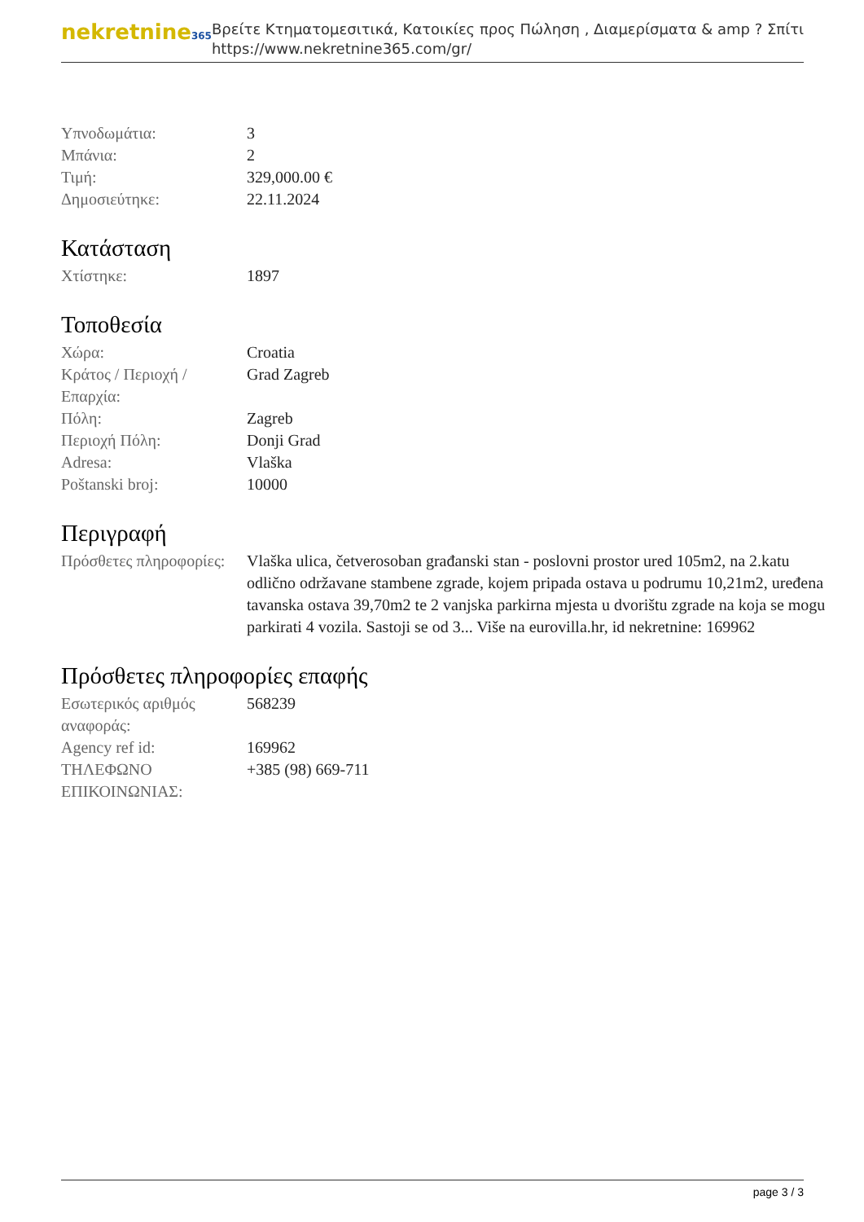nekretnine365
Βρείτε Κτηματομεσιτικά, Κατοικίες προς Πώληση , Διαμερίσματα & amp ? Σπίτι
https://www.nekretnine365.com/gr/
| Υπνοδωμάτια: | 3 |
| Μπάνια: | 2 |
| Τιμή: | 329,000.00 € |
| Δημοσιεύτηκε: | 22.11.2024 |
Κατάσταση
| Χτίστηκε: | 1897 |
Τοποθεσία
| Χώρα: | Croatia |
| Κράτος / Περιοχή / Επαρχία: | Grad Zagreb |
| Πόλη: | Zagreb |
| Περιοχή Πόλη: | Donji Grad |
| Adresa: | Vlaška |
| Poštanski broj: | 10000 |
Περιγραφή
| Πρόσθετες πληροφορίες: | Vlaška ulica, četverosoban građanski stan - poslovni prostor ured 105m2, na 2.katu odlično održavane stambene zgrade, kojem pripada ostava u podrumu 10,21m2, uređena tavanska ostava 39,70m2 te 2 vanjska parkirna mjesta u dvorištu zgrade na koja se mogu parkirati 4 vozila. Sastoji se od 3... Više na eurovilla.hr, id nekretnine: 169962 |
Πρόσθετες πληροφορίες επαφής
| Εσωτερικός αριθμός αναφοράς: | 568239 |
| Agency ref id: | 169962 |
| ΤΗΛΕΦΩΝΟ ΕΠΙΚΟΙΝΩΝΙΑΣ: | +385 (98) 669-711 |
page 3 / 3